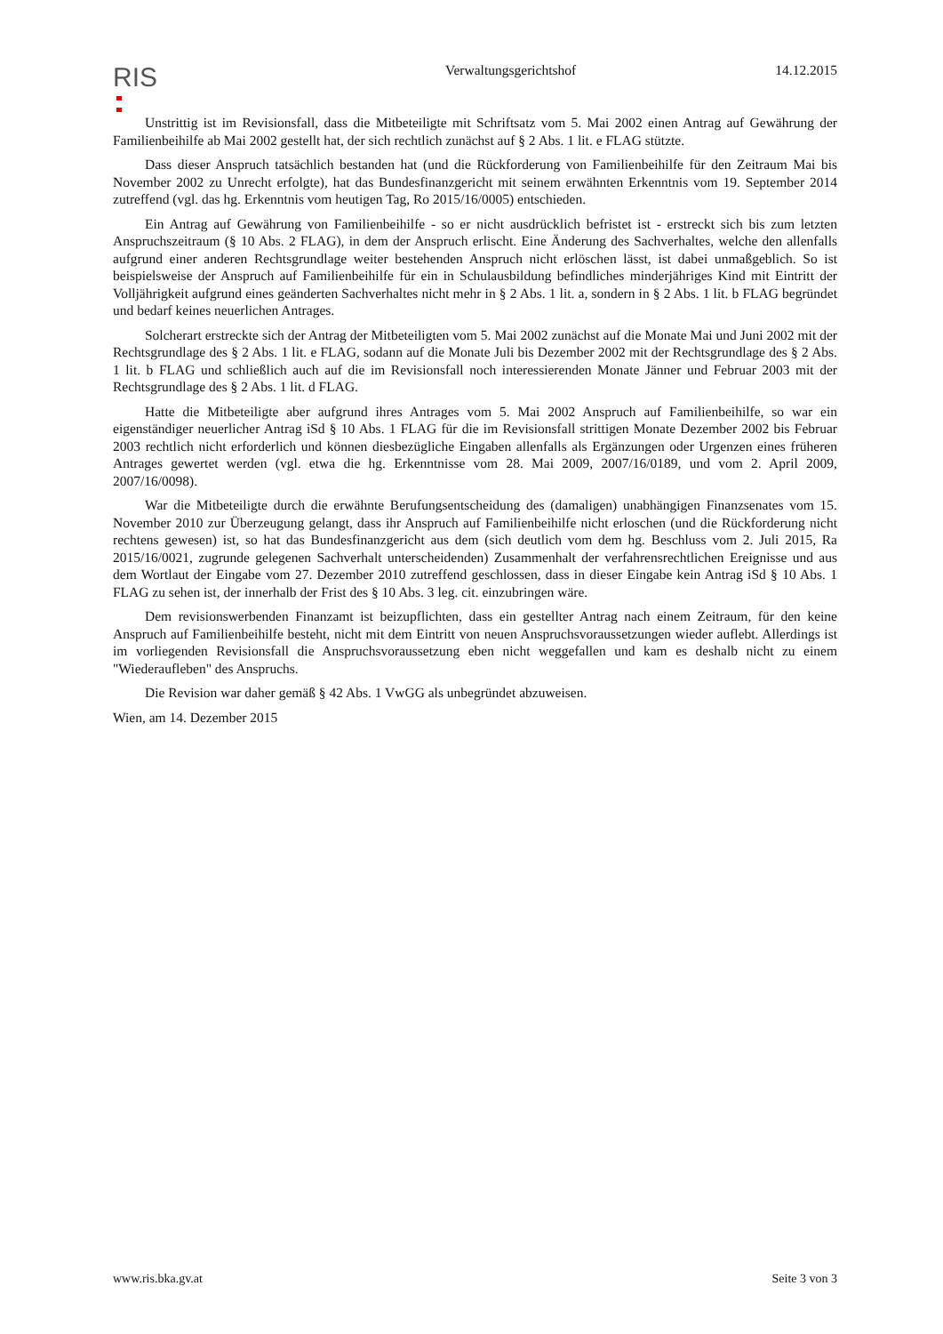RIS
Verwaltungsgerichtshof 14.12.2015
Unstrittig ist im Revisionsfall, dass die Mitbeteiligte mit Schriftsatz vom 5. Mai 2002 einen Antrag auf Gewährung der Familienbeihilfe ab Mai 2002 gestellt hat, der sich rechtlich zunächst auf § 2 Abs. 1 lit. e FLAG stützte.
Dass dieser Anspruch tatsächlich bestanden hat (und die Rückforderung von Familienbeihilfe für den Zeitraum Mai bis November 2002 zu Unrecht erfolgte), hat das Bundesfinanzgericht mit seinem erwähnten Erkenntnis vom 19. September 2014 zutreffend (vgl. das hg. Erkenntnis vom heutigen Tag, Ro 2015/16/0005) entschieden.
Ein Antrag auf Gewährung von Familienbeihilfe - so er nicht ausdrücklich befristet ist - erstreckt sich bis zum letzten Anspruchszeitraum (§ 10 Abs. 2 FLAG), in dem der Anspruch erlischt. Eine Änderung des Sachverhaltes, welche den allenfalls aufgrund einer anderen Rechtsgrundlage weiter bestehenden Anspruch nicht erlöschen lässt, ist dabei unmaßgeblich. So ist beispielsweise der Anspruch auf Familienbeihilfe für ein in Schulausbildung befindliches minderjähriges Kind mit Eintritt der Volljährigkeit aufgrund eines geänderten Sachverhaltes nicht mehr in § 2 Abs. 1 lit. a, sondern in § 2 Abs. 1 lit. b FLAG begründet und bedarf keines neuerlichen Antrages.
Solcherart erstreckte sich der Antrag der Mitbeteiligten vom 5. Mai 2002 zunächst auf die Monate Mai und Juni 2002 mit der Rechtsgrundlage des § 2 Abs. 1 lit. e FLAG, sodann auf die Monate Juli bis Dezember 2002 mit der Rechtsgrundlage des § 2 Abs. 1 lit. b FLAG und schließlich auch auf die im Revisionsfall noch interessierenden Monate Jänner und Februar 2003 mit der Rechtsgrundlage des § 2 Abs. 1 lit. d FLAG.
Hatte die Mitbeteiligte aber aufgrund ihres Antrages vom 5. Mai 2002 Anspruch auf Familienbeihilfe, so war ein eigenständiger neuerlicher Antrag iSd § 10 Abs. 1 FLAG für die im Revisionsfall strittigen Monate Dezember 2002 bis Februar 2003 rechtlich nicht erforderlich und können diesbezügliche Eingaben allenfalls als Ergänzungen oder Urgenzen eines früheren Antrages gewertet werden (vgl. etwa die hg. Erkenntnisse vom 28. Mai 2009, 2007/16/0189, und vom 2. April 2009, 2007/16/0098).
War die Mitbeteiligte durch die erwähnte Berufungsentscheidung des (damaligen) unabhängigen Finanzsenates vom 15. November 2010 zur Überzeugung gelangt, dass ihr Anspruch auf Familienbeihilfe nicht erloschen (und die Rückforderung nicht rechtens gewesen) ist, so hat das Bundesfinanzgericht aus dem (sich deutlich vom dem hg. Beschluss vom 2. Juli 2015, Ra 2015/16/0021, zugrunde gelegenen Sachverhalt unterscheidenden) Zusammenhalt der verfahrensrechtlichen Ereignisse und aus dem Wortlaut der Eingabe vom 27. Dezember 2010 zutreffend geschlossen, dass in dieser Eingabe kein Antrag iSd § 10 Abs. 1 FLAG zu sehen ist, der innerhalb der Frist des § 10 Abs. 3 leg. cit. einzubringen wäre.
Dem revisionswerbenden Finanzamt ist beizupflichten, dass ein gestellter Antrag nach einem Zeitraum, für den keine Anspruch auf Familienbeihilfe besteht, nicht mit dem Eintritt von neuen Anspruchsvoraussetzungen wieder auflebt. Allerdings ist im vorliegenden Revisionsfall die Anspruchsvoraussetzung eben nicht weggefallen und kam es deshalb nicht zu einem "Wiederaufleben" des Anspruchs.
Die Revision war daher gemäß § 42 Abs. 1 VwGG als unbegründet abzuweisen.
Wien, am 14. Dezember 2015
www.ris.bka.gv.at Seite 3 von 3